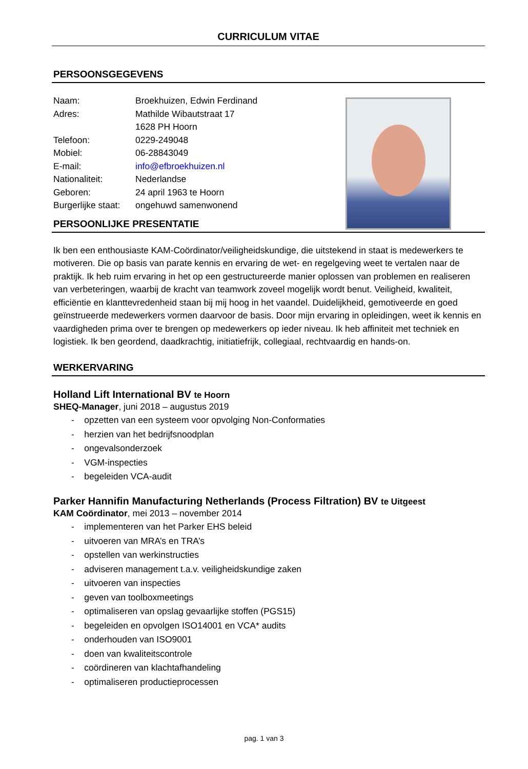CURRICULUM VITAE
PERSOONSGEGEVENS
| Naam: | Broekhuizen, Edwin Ferdinand |
| Adres: | Mathilde Wibautstraat 17 1628 PH Hoorn |
| Telefoon: | 0229-249048 |
| Mobiel: | 06-28843049 |
| E-mail: | info@efbroekhuizen.nl |
| Nationaliteit: | Nederlandse |
| Geboren: | 24 april 1963 te Hoorn |
| Burgerlijke staat: | ongehuwd samenwonend |
PERSOONLIJKE PRESENTATIE
Ik ben een enthousiaste KAM-Coördinator/veiligheidskundige, die uitstekend in staat is medewerkers te motiveren. Die op basis van parate kennis en ervaring de wet- en regelgeving weet te vertalen naar de praktijk. Ik heb ruim ervaring in het op een gestructureerde manier oplossen van problemen en realiseren van verbeteringen, waarbij de kracht van teamwork zoveel mogelijk wordt benut. Veiligheid, kwaliteit, efficiëntie en klanttevredenheid staan bij mij hoog in het vaandel. Duidelijkheid, gemotiveerde en goed geïnstrueerde medewerkers vormen daarvoor de basis. Door mijn ervaring in opleidingen, weet ik kennis en vaardigheden prima over te brengen op medewerkers op ieder niveau. Ik heb affiniteit met techniek en logistiek. Ik ben geordend, daadkrachtig, initiatiefrijk, collegiaal, rechtvaardig en hands-on.
WERKERVARING
Holland Lift International BV te Hoorn
SHEQ-Manager, juni 2018 – augustus 2019
- opzetten van een systeem voor opvolging Non-Conformaties
- herzien van het bedrijfsnoodplan
- ongevalsonderzoek
- VGM-inspecties
- begeleiden VCA-audit
Parker Hannifin Manufacturing Netherlands (Process Filtration) BV te Uitgeest
KAM Coördinator, mei 2013 – november 2014
- implementeren van het Parker EHS beleid
- uitvoeren van MRA’s en TRA’s
- opstellen van werkinstructies
- adviseren management t.a.v. veiligheidskundige zaken
- uitvoeren van inspecties
- geven van toolboxmeetings
- optimaliseren van opslag gevaarlijke stoffen (PGS15)
- begeleiden en opvolgen ISO14001 en VCA* audits
- onderhouden van ISO9001
- doen van kwaliteitscontrole
- coördineren van klachtafhandeling
- optimaliseren productieprocessen
pag. 1 van 3